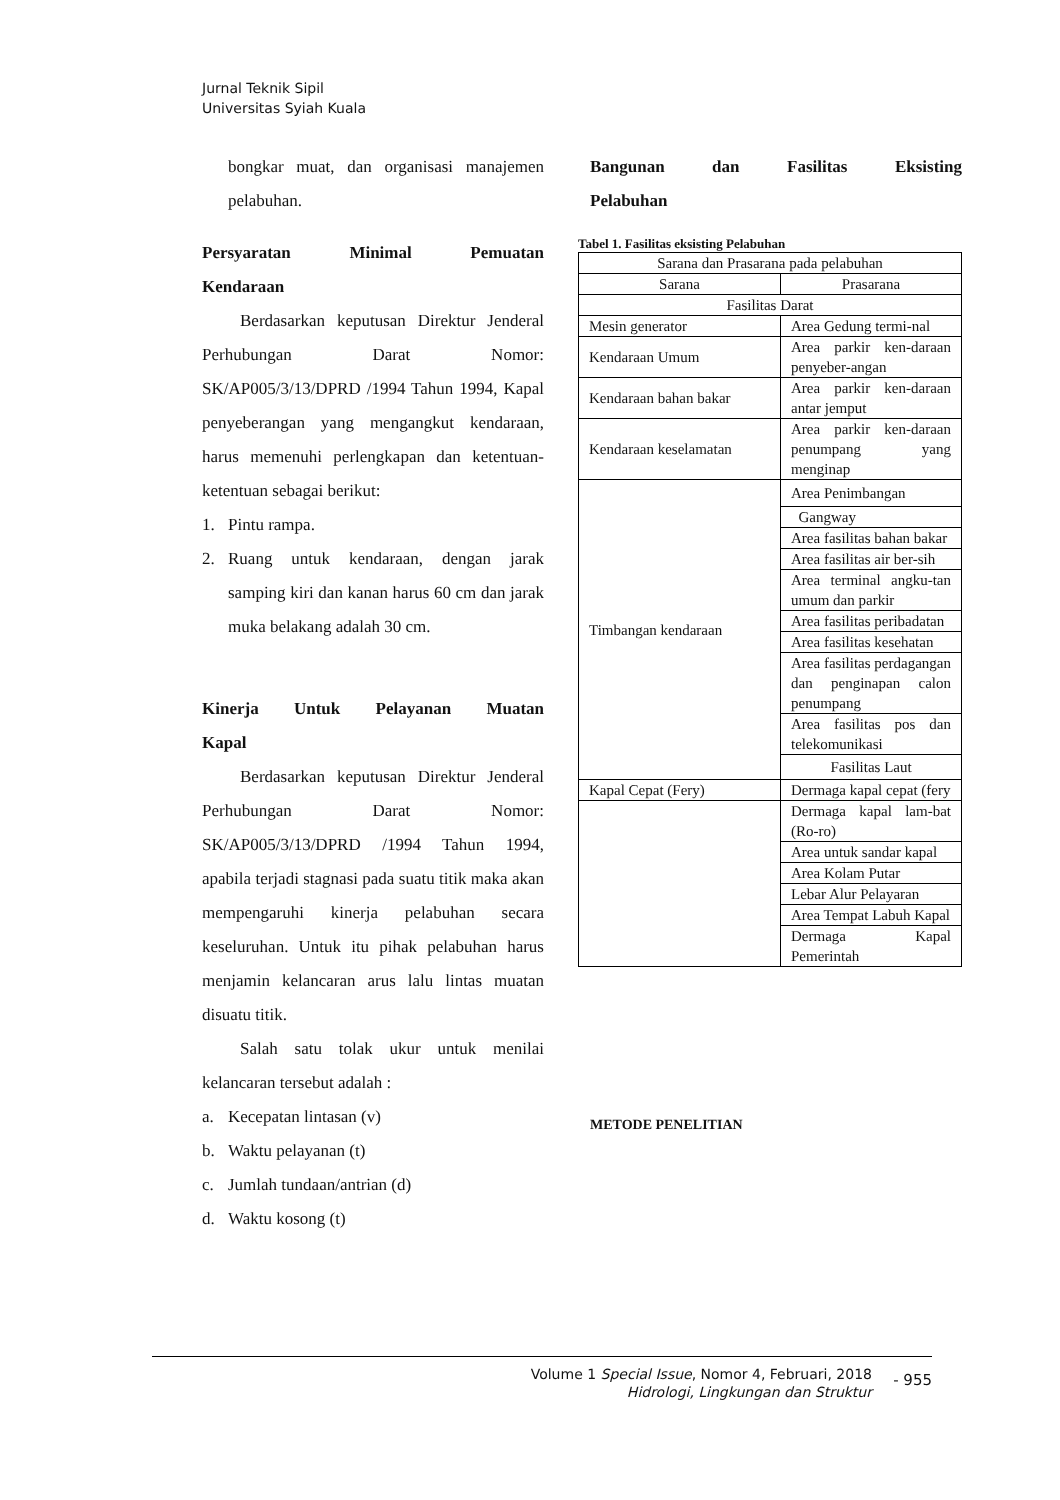Jurnal Teknik Sipil
Universitas Syiah Kuala
bongkar muat, dan organisasi manajemen pelabuhan.
Persyaratan Minimal Pemuatan
Kendaraan
Berdasarkan keputusan Direktur Jenderal Perhubungan Darat Nomor: SK/AP005/3/13/DPRD /1994 Tahun 1994, Kapal penyeberangan yang mengangkut kendaraan, harus memenuhi perlengkapan dan ketentuan-ketentuan sebagai berikut:
1. Pintu rampa.
2. Ruang untuk kendaraan, dengan jarak samping kiri dan kanan harus 60 cm dan jarak muka belakang adalah 30 cm.
Kinerja Untuk Pelayanan Muatan
Kapal
Berdasarkan keputusan Direktur Jenderal Perhubungan Darat Nomor: SK/AP005/3/13/DPRD /1994 Tahun 1994, apabila terjadi stagnasi pada suatu titik maka akan mempengaruhi kinerja pelabuhan secara keseluruhan. Untuk itu pihak pelabuhan harus menjamin kelancaran arus lalu lintas muatan disuatu titik.
Salah satu tolak ukur untuk menilai kelancaran tersebut adalah :
a. Kecepatan lintasan (v)
b. Waktu pelayanan (t)
c. Jumlah tundaan/antrian (d)
d. Waktu kosong (t)
Bangunan dan Fasilitas Eksisting
Pelabuhan
Tabel 1. Fasilitas eksisting Pelabuhan
| Sarana dan Prasarana pada pelabuhan | |
| Sarana | Prasarana |
| Fasilitas Darat | |
| Mesin generator | Area Gedung termi-nal |
| Kendaraan Umum | Area parkir ken-daraan penyeber-angan |
| Kendaraan bahan bakar | Area parkir ken-daraan antar jemput |
| Kendaraan keselamatan | Area parkir ken-daraan penumpang yang menginap |
| Timbangan kendaraan | Area Penimbangan |
| | Gangway |
| | Area fasilitas bahan bakar |
| | Area fasilitas air ber-sih |
| | Area terminal angku-tan umum dan parkir |
| | Area fasilitas peribadatan |
| | Area fasilitas kesehatan |
| | Area fasilitas perdagangan dan penginapan calon penumpang |
| | Area fasilitas pos dan telekomunikasi |
| | Fasilitas Laut |
| Kapal Cepat (Fery) | Dermaga kapal cepat (fery |
| | Dermaga kapal lam-bat (Ro-ro) |
| | Area untuk sandar kapal |
| | Area Kolam Putar |
| | Lebar Alur Pelayaran |
| | Area Tempat Labuh Kapal |
| | Dermaga Kapal Pemerintah |
METODE PENELITIAN
Volume 1 Special Issue, Nomor 4, Februari, 2018
Hidrologi, Lingkungan dan Struktur
- 955